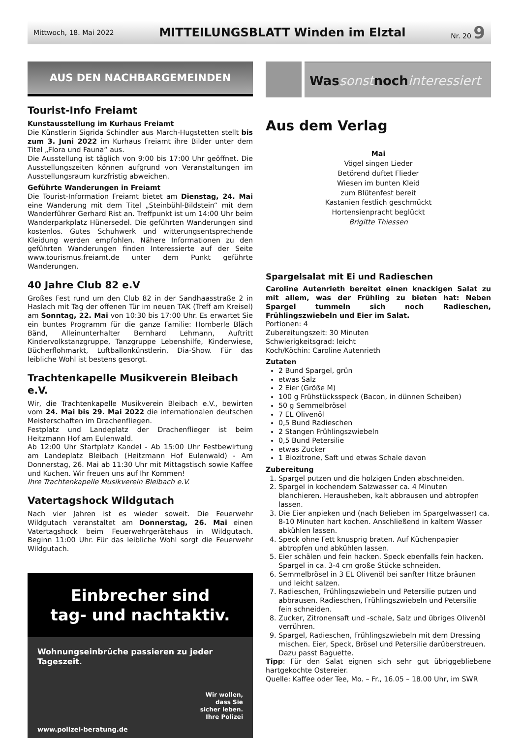Mittwoch, 18. Mai 2022 MITTEILUNGSBLATT Winden im Elztal Nr. 20 9
AUS DEN NACHBARGEMEINDEN
Tourist-Info Freiamt
Kunstausstellung im Kurhaus Freiamt
Die Künstlerin Sigrida Schindler aus March-Hugstetten stellt bis zum 3. Juni 2022 im Kurhaus Freiamt ihre Bilder unter dem Titel „Flora und Fauna“ aus.
Die Ausstellung ist täglich von 9:00 bis 17:00 Uhr geöffnet. Die Ausstellungszeiten können aufgrund von Veranstaltungen im Ausstellungsraum kurzfristig abweichen.
Geführte Wanderungen in Freiamt
Die Tourist-Information Freiamt bietet am Dienstag, 24. Mai eine Wanderung mit dem Titel „Steinbühl-Bildstein“ mit dem Wanderführer Gerhard Rist an. Treffpunkt ist um 14:00 Uhr beim Wanderparkplatz Hünersedel. Die geführten Wanderungen sind kostenlos. Gutes Schuhwerk und witterungsentsprechende Kleidung werden empfohlen. Nähere Informationen zu den geführten Wanderungen finden Interessierte auf der Seite www.tourismus.freiamt.de unter dem Punkt geführte Wanderungen.
40 Jahre Club 82 e.V
Großes Fest rund um den Club 82 in der Sandhaasstraße 2 in Haslach mit Tag der offenen Tür im neuen TAK (Treff am Kreisel) am Sonntag, 22. Mai von 10:30 bis 17:00 Uhr. Es erwartet Sie ein buntes Programm für die ganze Familie: Homberle Bläch Bänd, Alleinunterhalter Bernhard Lehmann, Auftritt Kindervolkstanzgruppe, Tanzgruppe Lebenshilfe, Kinderwiese, Bücherflohmarkt, Luftballonkünstlerin, Dia-Show. Für das leibliche Wohl ist bestens gesorgt.
Trachtenkapelle Musikverein Bleibach e.V.
Wir, die Trachtenkapelle Musikverein Bleibach e.V., bewirten vom 24. Mai bis 29. Mai 2022 die internationalen deutschen Meisterschaften im Drachenfliegen.
Festplatz und Landeplatz der Drachenflieger ist beim Heitzmann Hof am Eulenwald.
Ab 12:00 Uhr Startplatz Kandel - Ab 15:00 Uhr Festbewirtung am Landeplatz Bleibach (Heitzmann Hof Eulenwald) - Am Donnerstag, 26. Mai ab 11:30 Uhr mit Mittagstisch sowie Kaffee und Kuchen. Wir freuen uns auf Ihr Kommen!
Ihre Trachtenkapelle Musikverein Bleibach e.V.
Vatertagshock Wildgutach
Nach vier Jahren ist es wieder soweit. Die Feuerwehr Wildgutach veranstaltet am Donnerstag, 26. Mai einen Vatertagshock beim Feuerwehrgerätehaus in Wildgutach. Beginn 11:00 Uhr. Für das leibliche Wohl sorgt die Feuerwehr Wildgutach.
Einbrecher sind
tag- und nachtaktiv.
Wohnungseinbrüche passieren zu jeder Tageszeit.
Wir wollen,
dass Sie
sicher leben.
Ihre Polizei
www.polizei-beratung.de
Was sonst noch interessiert
Aus dem Verlag
Mai
Vögel singen Lieder
Betörend duftet Flieder
Wiesen im bunten Kleid
zum Blütenfest bereit
Kastanien festlich geschmückt
Hortensienpracht beglückt
Brigitte Thiessen
Spargelsalat mit Ei und Radieschen
Caroline Autenrieth bereitet einen knackigen Salat zu mit allem, was der Frühling zu bieten hat: Neben Spargel tummeln sich noch Radieschen, Frühlingszwiebeln und Eier im Salat.
Portionen: 4
Zubereitungszeit: 30 Minuten
Schwierigkeitsgrad: leicht
Koch/Köchin: Caroline Autenrieth
Zutaten
2 Bund Spargel, grün
etwas Salz
2 Eier (Größe M)
100 g Frühstücksspeck (Bacon, in dünnen Scheiben)
50 g Semmelbrösel
7 EL Olivenöl
0,5 Bund Radieschen
2 Stangen Frühlingszwiebeln
0,5 Bund Petersilie
etwas Zucker
1 Biozitrone, Saft und etwas Schale davon
Zubereitung
1. Spargel putzen und die holzigen Enden abschneiden.
2. Spargel in kochendem Salzwasser ca. 4 Minuten blanchieren. Herausheben, kalt abbrausen und abtropfen lassen.
3. Die Eier anpieken und (nach Belieben im Spargelwasser) ca. 8-10 Minuten hart kochen. Anschließend in kaltem Wasser abkühlen lassen.
4. Speck ohne Fett knusprig braten. Auf Küchenpapier abtropfen und abkühlen lassen.
5. Eier schälen und fein hacken. Speck ebenfalls fein hacken. Spargel in ca. 3-4 cm große Stücke schneiden.
6. Semmelbrösel in 3 EL Olivenöl bei sanfter Hitze bräunen und leicht salzen.
7. Radieschen, Frühlingszwiebeln und Petersilie putzen und abbrausen. Radieschen, Frühlingszwiebeln und Petersilie fein schneiden.
8. Zucker, Zitronensaft und -schale, Salz und übriges Olivenöl verrühren.
9. Spargel, Radieschen, Frühlingszwiebeln mit dem Dressing mischen. Eier, Speck, Brösel und Petersilie darüberstreuen. Dazu passt Baguette.
Tipp: Für den Salat eignen sich sehr gut übriggebliebene hartgekochte Ostereier.
Quelle: Kaffee oder Tee, Mo. – Fr., 16.05 – 18.00 Uhr, im SWR